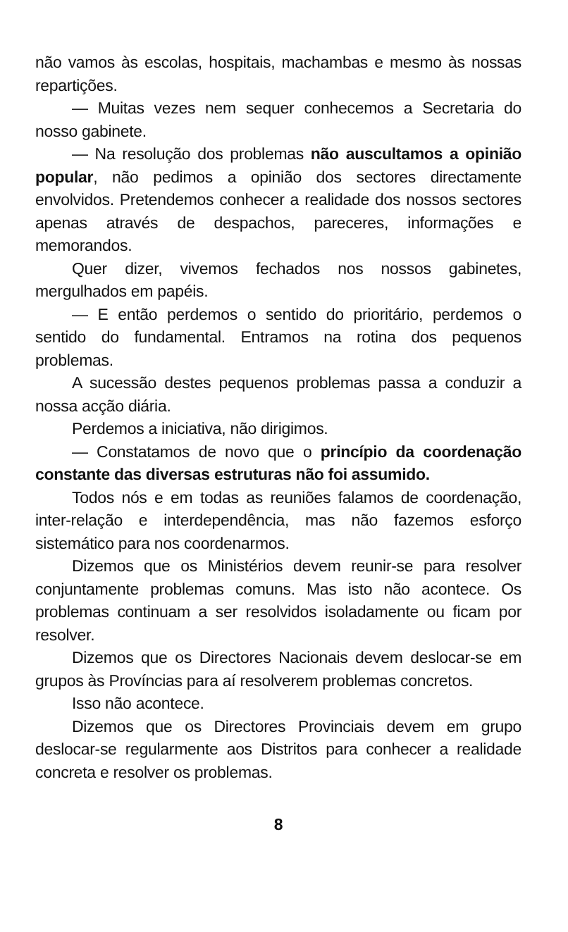não vamos às escolas, hospitais, machambas e mesmo às nossas repartições.
— Muitas vezes nem sequer conhecemos a Secretaria do nosso gabinete.
— Na resolução dos problemas não auscultamos a opinião popular, não pedimos a opinião dos sectores directamente envolvidos. Pretendemos conhecer a realidade dos nossos sectores apenas através de despachos, pareceres, informações e memorandos.
Quer dizer, vivemos fechados nos nossos gabinetes, mergulhados em papéis.
— E então perdemos o sentido do prioritário, perdemos o sentido do fundamental. Entramos na rotina dos pequenos problemas.
A sucessão destes pequenos problemas passa a conduzir a nossa acção diária.
Perdemos a iniciativa, não dirigimos.
— Constatamos de novo que o princípio da coordenação constante das diversas estruturas não foi assumido.
Todos nós e em todas as reuniões falamos de coordenação, inter-relação e interdependência, mas não fazemos esforço sistemático para nos coordenarmos.
Dizemos que os Ministérios devem reunir-se para resolver conjuntamente problemas comuns. Mas isto não acontece. Os problemas continuam a ser resolvidos isoladamente ou ficam por resolver.
Dizemos que os Directores Nacionais devem deslocar-se em grupos às Províncias para aí resolverem problemas concretos.
Isso não acontece.
Dizemos que os Directores Provinciais devem em grupo deslocar-se regularmente aos Distritos para conhecer a realidade concreta e resolver os problemas.
8